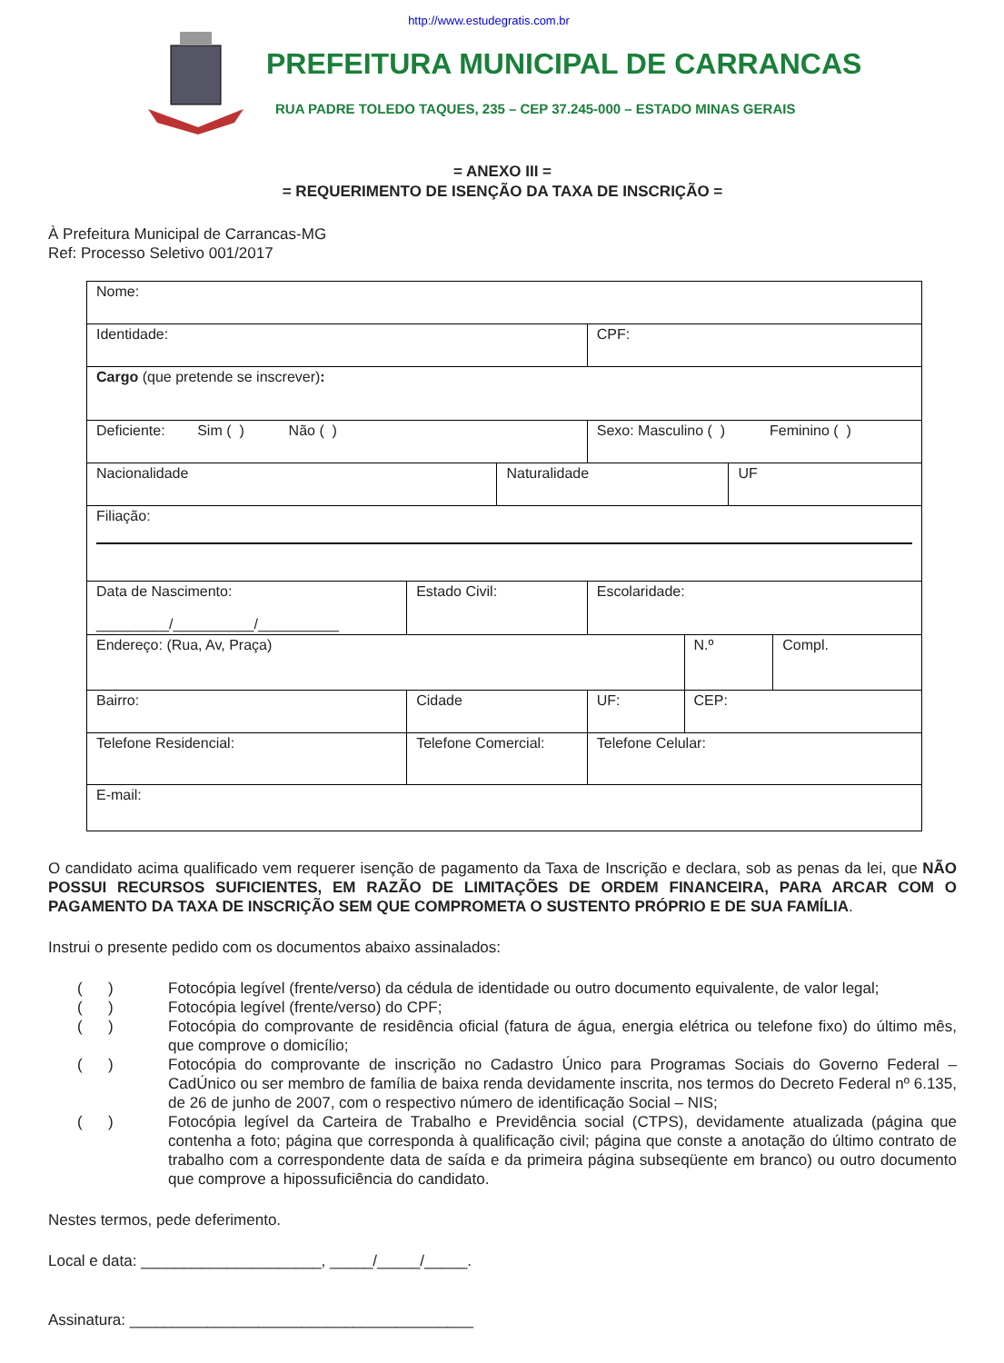http://www.estudegratis.com.br
PREFEITURA MUNICIPAL DE CARRANCAS
RUA PADRE TOLEDO TAQUES, 235 – CEP 37.245-000 – ESTADO MINAS GERAIS
= ANEXO III =
= REQUERIMENTO DE ISENÇÃO DA TAXA DE INSCRIÇÃO =
À Prefeitura Municipal de Carrancas-MG
Ref: Processo Seletivo 001/2017
| Nome: | | | | | | | | | | |
| Identidade: | | | | CPF: | | | | | | |
| Cargo (que pretende se inscrever) : | | | | | | | | | | |
| Deficiente: Sim ( ) Não ( ) | | | | Sexo: Masculino ( ) Feminino ( ) | | | | | | |
| Nacionalidade | | | Naturalidade | | | | | | UF | |
| Filiação: | | | | | | | | | | |
| Data de Nascimento: _________/__________/__________ | | Estado Civil: | | Escolaridade: | | | | | | |
| Endereço: (Rua, Av, Praça) | | | | | | | | N.º | | Compl. |
| Bairro: | Cidade | | | | | UF: | CEP: | | | |
| Telefone Residencial: | | Telefone Comercial: | | | Telefone Celular: | | | | | |
| E-mail: | | | | | | | | | | |
O candidato acima qualificado vem requerer isenção de pagamento da Taxa de Inscrição e declara, sob as penas da lei, que NÃO POSSUI RECURSOS SUFICIENTES, EM RAZÃO DE LIMITAÇÕES DE ORDEM FINANCEIRA, PARA ARCAR COM O PAGAMENTO DA TAXA DE INSCRIÇÃO SEM QUE COMPROMETA O SUSTENTO PRÓPRIO E DE SUA FAMÍLIA.
Instrui o presente pedido com os documentos abaixo assinalados:
( ) Fotocópia legível (frente/verso) da cédula de identidade ou outro documento equivalente, de valor legal;
( ) Fotocópia legível (frente/verso) do CPF;
( ) Fotocópia do comprovante de residência oficial (fatura de água, energia elétrica ou telefone fixo) do último mês, que comprove o domicílio;
( ) Fotocópia do comprovante de inscrição no Cadastro Único para Programas Sociais do Governo Federal – CadÚnico ou ser membro de família de baixa renda devidamente inscrita, nos termos do Decreto Federal nº 6.135, de 26 de junho de 2007, com o respectivo número de identificação Social – NIS;
( ) Fotocópia legível da Carteira de Trabalho e Previdência social (CTPS), devidamente atualizada (página que contenha a foto; página que corresponda à qualificação civil; página que conste a anotação do último contrato de trabalho com a correspondente data de saída e da primeira página subseqüente em branco) ou outro documento que comprove a hipossuficiência do candidato.
Nestes termos, pede deferimento.
Local e data: _____________________, _____/_____/_____.
Assinatura: ________________________________________